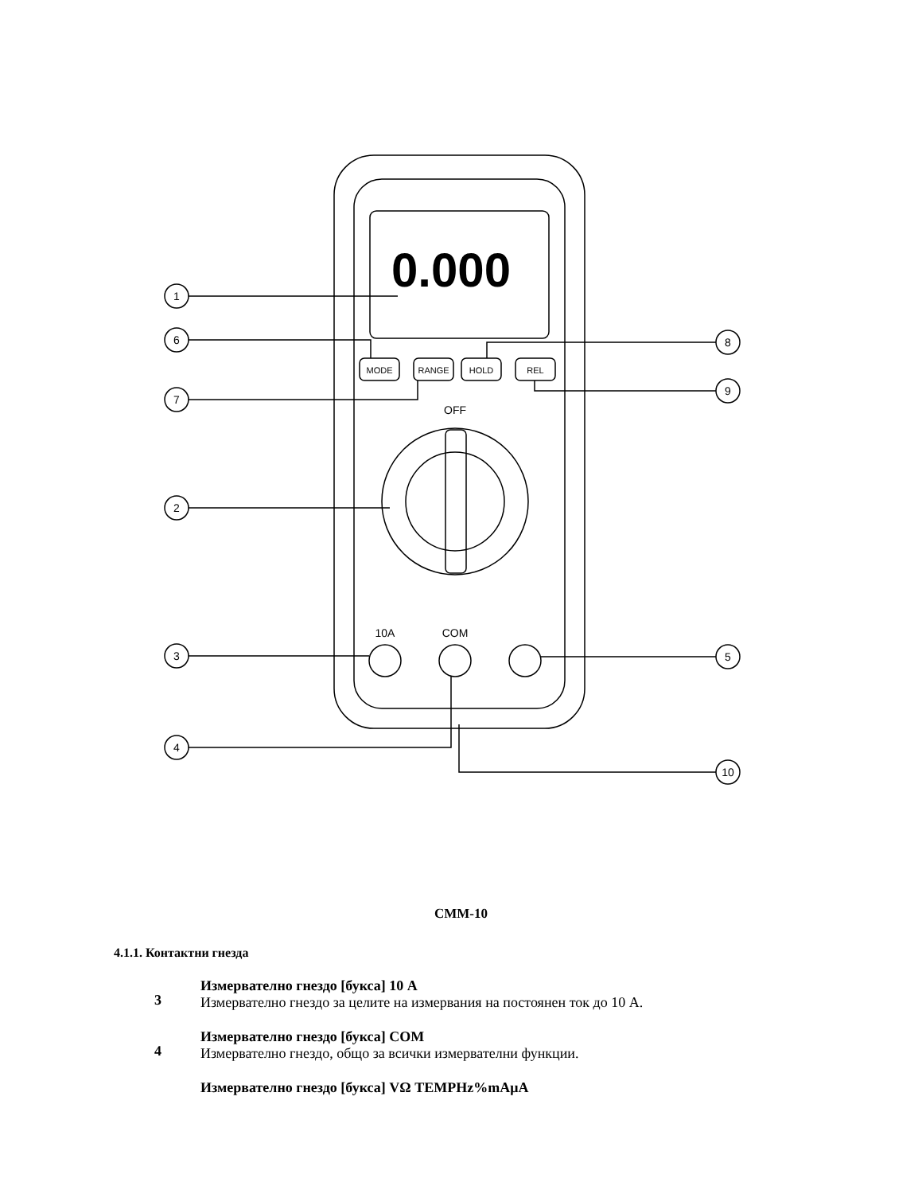1
6
7
2
3
4
8
9
5
10
MODE
RANGE
HOLD
REL
OFF
10A
COM
0.000
CMM-10
4.1.1. Контактни гнезда
3
Измервателно гнездо [букса] 10 A
Измервателно гнездо за целите на измервания на постоянен ток до 10 A.
4
Измервателно гнездо [букса] COM
Измервателно гнездо, общо за всички измервателни функции.
Измервателно гнездо [букса] VΩ TEMPHz%mAμA